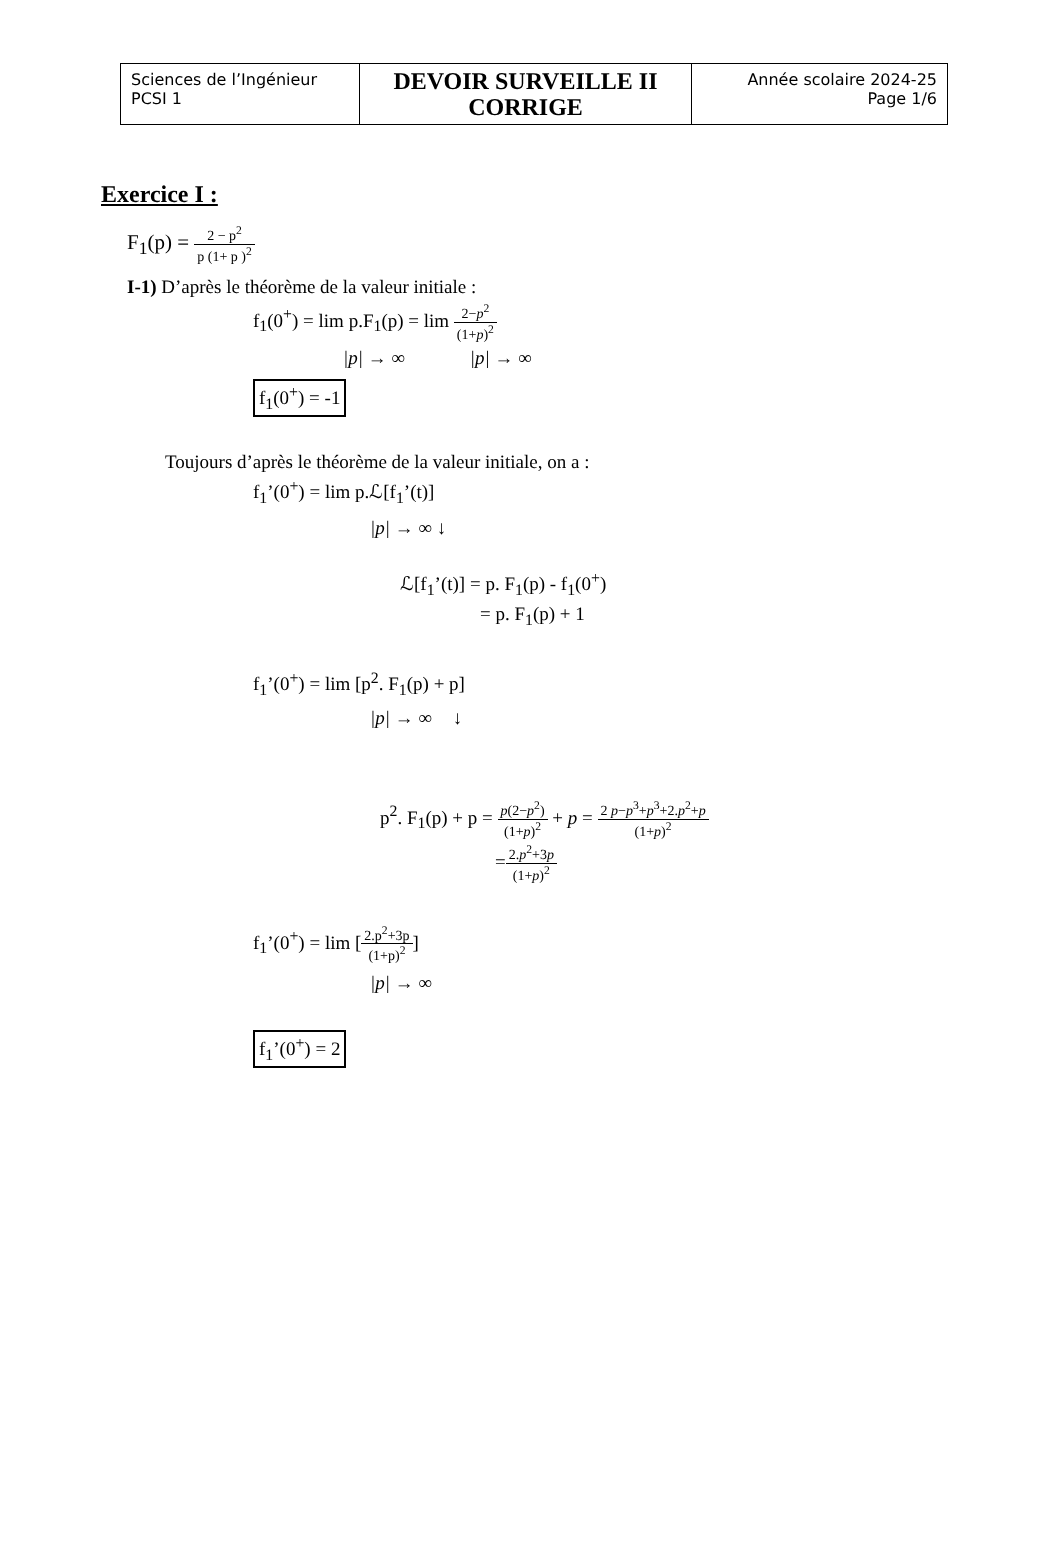| Sciences de l’Ingénieur PCSI 1 | DEVOIR SURVEILLE II CORRIGE | Année scolaire 2024-25 Page 1/6 |
Exercice I :
F<sub>1</sub>(p) = 2 − p<sup>2</sup> p (1+ p )<sup>2</sup>
I-1) D’après le théorème de la valeur initiale :
f<sub>1</sub>(0<sup>+</sup>) = lim p.F<sub>1</sub>(p) = lim 2−p<sup>2</sup> (1+p)<sup>2</sup>
|p| → ∞ |p| → ∞
f<sub>1</sub>(0<sup>+</sup>) = -1
Toujours d’après le théorème de la valeur initiale, on a :
f<sub>1</sub>’(0<sup>+</sup>) = lim p.ℒ[f<sub>1</sub>’(t)]
|p| → ∞ ↓
ℒ[f<sub>1</sub>’(t)] = p. F<sub>1</sub>(p) - f<sub>1</sub>(0<sup>+</sup>)
= p. F<sub>1</sub>(p) + 1
f<sub>1</sub>’(0<sup>+</sup>) = lim [p<sup>2</sup>. F<sub>1</sub>(p) + p]
|p| → ∞ ↓
p<sup>2</sup>. F<sub>1</sub>(p) + p = p(2−p<sup>2</sup>) (1+p)<sup>2</sup> + p = 2 p−p<sup>3</sup>+p<sup>3</sup>+2.p<sup>2</sup>+p (1+p)<sup>2</sup>
=2.p<sup>2</sup>+3p (1+p)<sup>2</sup>
f<sub>1</sub>’(0<sup>+</sup>) = lim [2.p<sup>2</sup>+3p (1+p)<sup>2</sup>]
|p| → ∞
f<sub>1</sub>’(0<sup>+</sup>) = 2